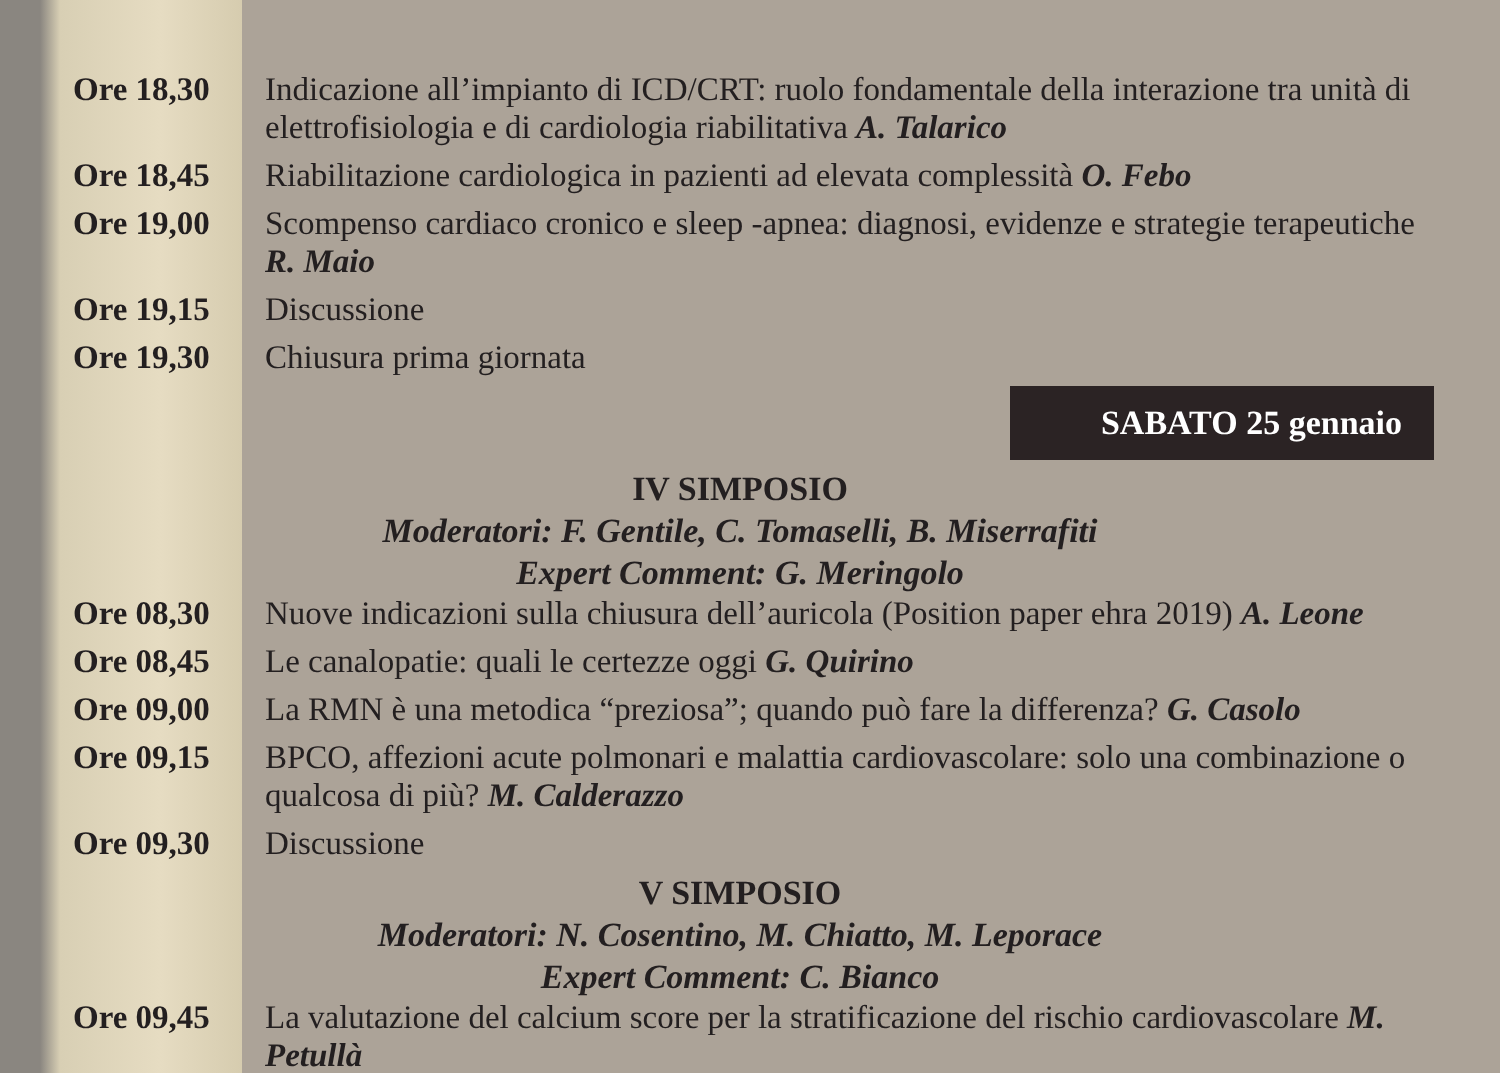Ore 18,30 Indicazione all’impianto di ICD/CRT: ruolo fondamentale della interazione tra unità di elettrofisiologia e di cardiologia riabilitativa A. Talarico
Ore 18,45 Riabilitazione cardiologica in pazienti ad elevata complessità O. Febo
Ore 19,00 Scompenso cardiaco cronico e sleep -apnea: diagnosi, evidenze e strategie terapeutiche R. Maio
Ore 19,15 Discussione
Ore 19,30 Chiusura prima giornata
SABATO 25 gennaio
IV SIMPOSIO
Moderatori: F. Gentile, C. Tomaselli, B. Miserrafiti
Expert Comment: G. Meringolo
Ore 08,30 Nuove indicazioni sulla chiusura dell’auricola (Position paper ehra 2019) A. Leone
Ore 08,45 Le canalopatie: quali le certezze oggi G. Quirino
Ore 09,00 La RMN è una metodica “preziosa”; quando può fare la differenza? G. Casolo
Ore 09,15 BPCO, affezioni acute polmonari e malattia cardiovascolare: solo una combinazione o qualcosa di più? M. Calderazzo
Ore 09,30 Discussione
V SIMPOSIO
Moderatori: N. Cosentino, M. Chiatto, M. Leporace
Expert Comment: C. Bianco
Ore 09,45 La valutazione del calcium score per la stratificazione del rischio cardiovascolare M. Petullà